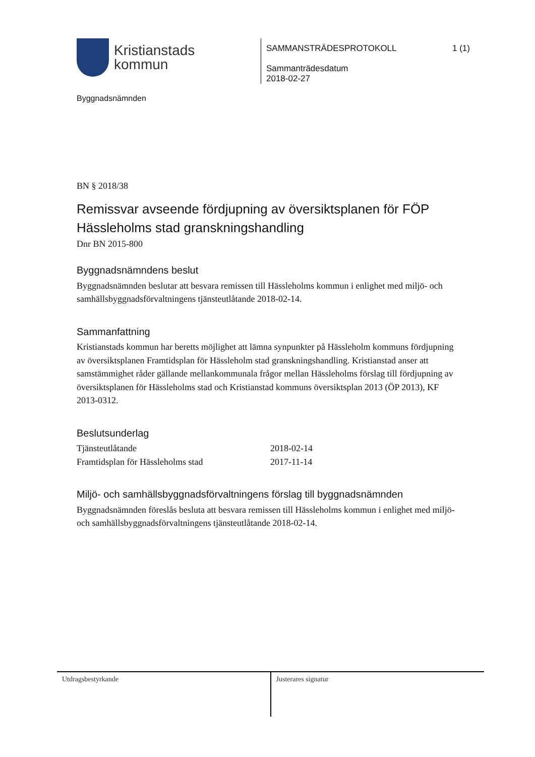Kristianstads
kommun
Byggnadsnämnden
SAMMANSTRÄDESPROTOKOLL 1 (1)
Sammanträdesdatum
2018-02-27
BN § 2018/38
Remissvar avseende fördjupning av översiktsplanen för FÖP Hässleholms stad granskningshandling
Dnr BN 2015-800
Byggnadsnämndens beslut
Byggnadsnämnden beslutar att besvara remissen till Hässleholms kommun i enlighet med miljö- och samhällsbyggnadsförvaltningens tjänsteutlåtande 2018-02-14.
Sammanfattning
Kristianstads kommun har beretts möjlighet att lämna synpunkter på Hässleholm kommuns fördjupning av översiktsplanen Framtidsplan för Hässleholm stad granskningshandling. Kristianstad anser att samstämmighet råder gällande mellankommunala frågor mellan Hässleholms förslag till fördjupning av översiktsplanen för Hässleholms stad och Kristianstad kommuns översiktsplan 2013 (ÖP 2013), KF 2013-0312.
Beslutsunderlag
| Tjänsteutlåtande | 2018-02-14 |
| Framtidsplan för Hässleholms stad | 2017-11-14 |
Miljö- och samhällsbyggnadsförvaltningens förslag till byggnadsnämnden
Byggnadsnämnden föreslås besluta att besvara remissen till Hässleholms kommun i enlighet med miljö- och samhällsbyggnadsförvaltningens tjänsteutlåtande 2018-02-14.
Utdragsbestyrkande Justerares signatur